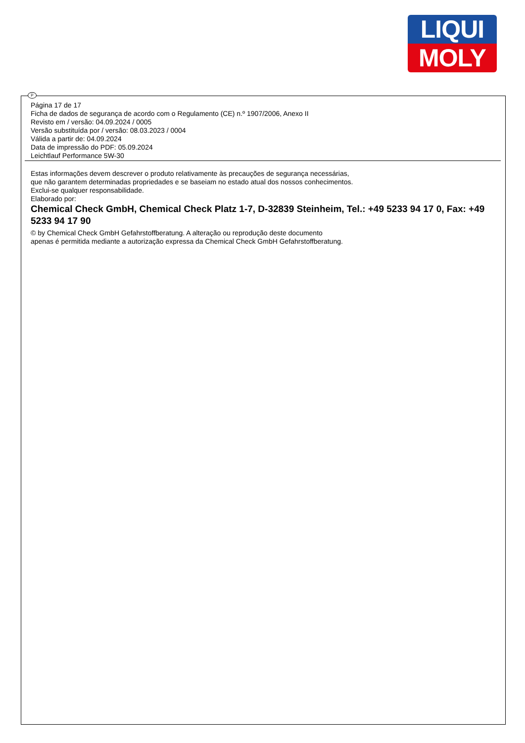LIQUI
MOLY
P
Página 17 de 17
Ficha de dados de segurança de acordo com o Regulamento (CE) n.º 1907/2006, Anexo II
Revisto em / versão: 04.09.2024 / 0005
Versão substituída por / versão: 08.03.2023 / 0004
Válida a partir de: 04.09.2024
Data de impressão do PDF: 05.09.2024
Leichtlauf Performance 5W-30
Estas informações devem descrever o produto relativamente às precauções de segurança necessárias,
que não garantem determinadas propriedades e se baseiam no estado atual dos nossos conhecimentos.
Exclui-se qualquer responsabilidade.
Elaborado por:
Chemical Check GmbH, Chemical Check Platz 1-7, D-32839 Steinheim, Tel.: +49 5233 94 17 0, Fax: +49 5233 94 17 90
© by Chemical Check GmbH Gefahrstoffberatung. A alteração ou reprodução deste documento
apenas é permitida mediante a autorização expressa da Chemical Check GmbH Gefahrstoffberatung.